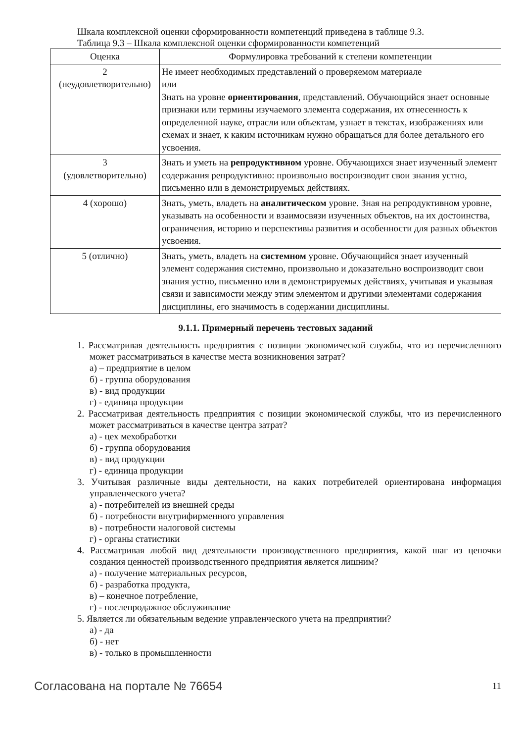Шкала комплексной оценки сформированности компетенций приведена в таблице 9.3.
Таблица 9.3 – Шкала комплексной оценки сформированности компетенций
| Оценка | Формулировка требований к степени компетенции |
| --- | --- |
| 2 (неудовлетворительно) | Не имеет необходимых представлений о проверяемом материале или Знать на уровне ориентирования , представлений. Обучающийся знает основные признаки или термины изучаемого элемента содержания, их отнесенность к определенной науке, отрасли или объектам, узнает в текстах, изображениях или схемах и знает, к каким источникам нужно обращаться для более детального его усвоения. |
| 3 (удовлетворительно) | Знать и уметь на репродуктивном уровне. Обучающихся знает изученный элемент содержания репродуктивно: произвольно воспроизводит свои знания устно, письменно или в демонстрируемых действиях. |
| 4 (хорошо) | Знать, уметь, владеть на аналитическом уровне. Зная на репродуктивном уровне, указывать на особенности и взаимосвязи изученных объектов, на их достоинства, ограничения, историю и перспективы развития и особенности для разных объектов усвоения. |
| 5 (отлично) | Знать, уметь, владеть на системном уровне. Обучающийся знает изученный элемент содержания системно, произвольно и доказательно воспроизводит свои знания устно, письменно или в демонстрируемых действиях, учитывая и указывая связи и зависимости между этим элементом и другими элементами содержания дисциплины, его значимость в содержании дисциплины. |
9.1.1. Примерный перечень тестовых заданий
1. Рассматривая деятельность предприятия с позиции экономической службы, что из перечисленного может рассматриваться в качестве места возникновения затрат?
а) – предприятие в целом
б) - группа оборудования
в) - вид продукции
г) - единица продукции
2. Рассматривая деятельность предприятия с позиции экономической службы, что из перечисленного может рассматриваться в качестве центра затрат?
а) - цех мехобработки
б) - группа оборудования
в) - вид продукции
г) - единица продукции
3. Учитывая различные виды деятельности, на каких потребителей ориентирована информация управленческого учета?
а) - потребителей из внешней среды
б) - потребности внутрифирменного управления
в) - потребности налоговой системы
г) - органы статистики
4. Рассматривая любой вид деятельности производственного предприятия, какой шаг из цепочки создания ценностей производственного предприятия является лишним?
а) - получение материальных ресурсов,
б) - разработка продукта,
в) – конечное потребление,
г) - послепродажное обслуживание
5. Является ли обязательным ведение управленческого учета на предприятии?
а) - да
б) - нет
в) - только в промышленности
Согласована на портале № 76654 11